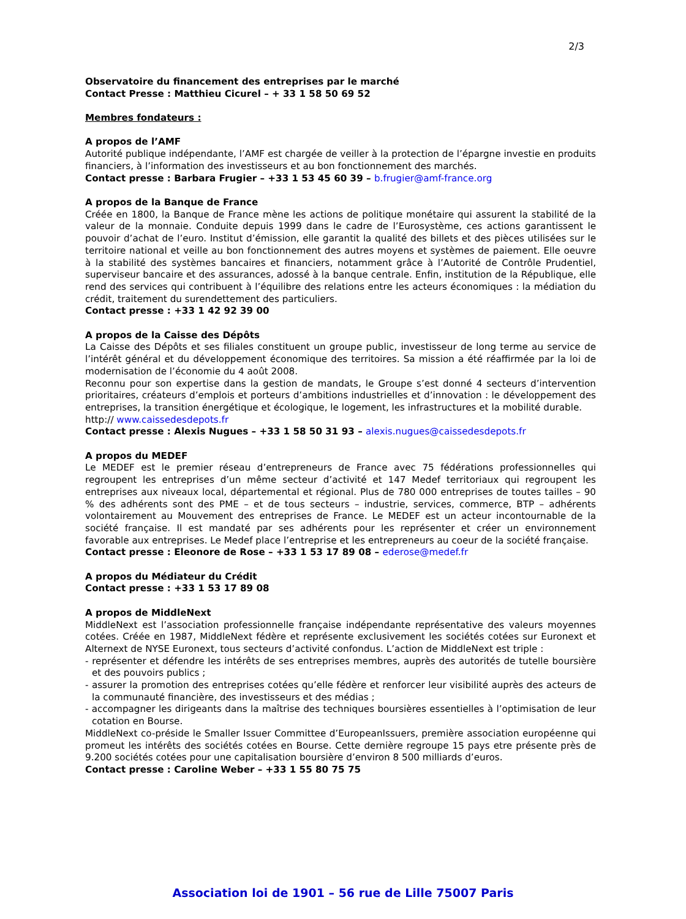2/3
Observatoire du financement des entreprises par le marché
Contact Presse : Matthieu Cicurel – + 33 1 58 50 69 52
Membres fondateurs :
A propos de l’AMF
Autorité publique indépendante, l’AMF est chargée de veiller à la protection de l’épargne investie en produits financiers, à l’information des investisseurs et au bon fonctionnement des marchés.
Contact presse : Barbara Frugier – +33 1 53 45 60 39 – b.frugier@amf-france.org
A propos de la Banque de France
Créée en 1800, la Banque de France mène les actions de politique monétaire qui assurent la stabilité de la valeur de la monnaie. Conduite depuis 1999 dans le cadre de l’Eurosystème, ces actions garantissent le pouvoir d’achat de l’euro. Institut d’émission, elle garantit la qualité des billets et des pièces utilisées sur le territoire national et veille au bon fonctionnement des autres moyens et systèmes de paiement. Elle oeuvre à la stabilité des systèmes bancaires et financiers, notamment grâce à l’Autorité de Contrôle Prudentiel, superviseur bancaire et des assurances, adossé à la banque centrale. Enfin, institution de la République, elle rend des services qui contribuent à l’équilibre des relations entre les acteurs économiques : la médiation du crédit, traitement du surendettement des particuliers.
Contact presse : +33 1 42 92 39 00
A propos de la Caisse des Dépôts
La Caisse des Dépôts et ses filiales constituent un groupe public, investisseur de long terme au service de l’intérêt général et du développement économique des territoires. Sa mission a été réaffirmée par la loi de modernisation de l’économie du 4 août 2008.
Reconnu pour son expertise dans la gestion de mandats, le Groupe s’est donné 4 secteurs d’intervention prioritaires, créateurs d’emplois et porteurs d’ambitions industrielles et d’innovation : le développement des entreprises, la transition énergétique et écologique, le logement, les infrastructures et la mobilité durable.
http:// www.caissedesdepots.fr
Contact presse : Alexis Nugues – +33 1 58 50 31 93 – alexis.nugues@caissedesdepots.fr
A propos du MEDEF
Le MEDEF est le premier réseau d’entrepreneurs de France avec 75 fédérations professionnelles qui regroupent les entreprises d’un même secteur d’activité et 147 Medef territoriaux qui regroupent les entreprises aux niveaux local, départemental et régional. Plus de 780 000 entreprises de toutes tailles – 90 % des adhérents sont des PME – et de tous secteurs – industrie, services, commerce, BTP – adhérents volontairement au Mouvement des entreprises de France. Le MEDEF est un acteur incontournable de la société française. Il est mandaté par ses adhérents pour les représenter et créer un environnement favorable aux entreprises. Le Medef place l’entreprise et les entrepreneurs au coeur de la société française.
Contact presse : Eleonore de Rose – +33 1 53 17 89 08 – ederose@medef.fr
A propos du Médiateur du Crédit
Contact presse : +33 1 53 17 89 08
A propos de MiddleNext
MiddleNext est l’association professionnelle française indépendante représentative des valeurs moyennes cotées. Créée en 1987, MiddleNext fédère et représente exclusivement les sociétés cotées sur Euronext et Alternext de NYSE Euronext, tous secteurs d’activité confondus. L’action de MiddleNext est triple :
- représenter et défendre les intérêts de ses entreprises membres, auprès des autorités de tutelle boursière et des pouvoirs publics ;
- assurer la promotion des entreprises cotées qu’elle fédère et renforcer leur visibilité auprès des acteurs de la communauté financière, des investisseurs et des médias ;
- accompagner les dirigeants dans la maîtrise des techniques boursières essentielles à l’optimisation de leur cotation en Bourse.
MiddleNext co-préside le Smaller Issuer Committee d’EuropeanIssuers, première association européenne qui promeut les intérêts des sociétés cotées en Bourse. Cette dernière regroupe 15 pays etre présente près de 9.200 sociétés cotées pour une capitalisation boursière d’environ 8 500 milliards d’euros.
Contact presse : Caroline Weber – +33 1 55 80 75 75
Association loi de 1901 – 56 rue de Lille 75007 Paris